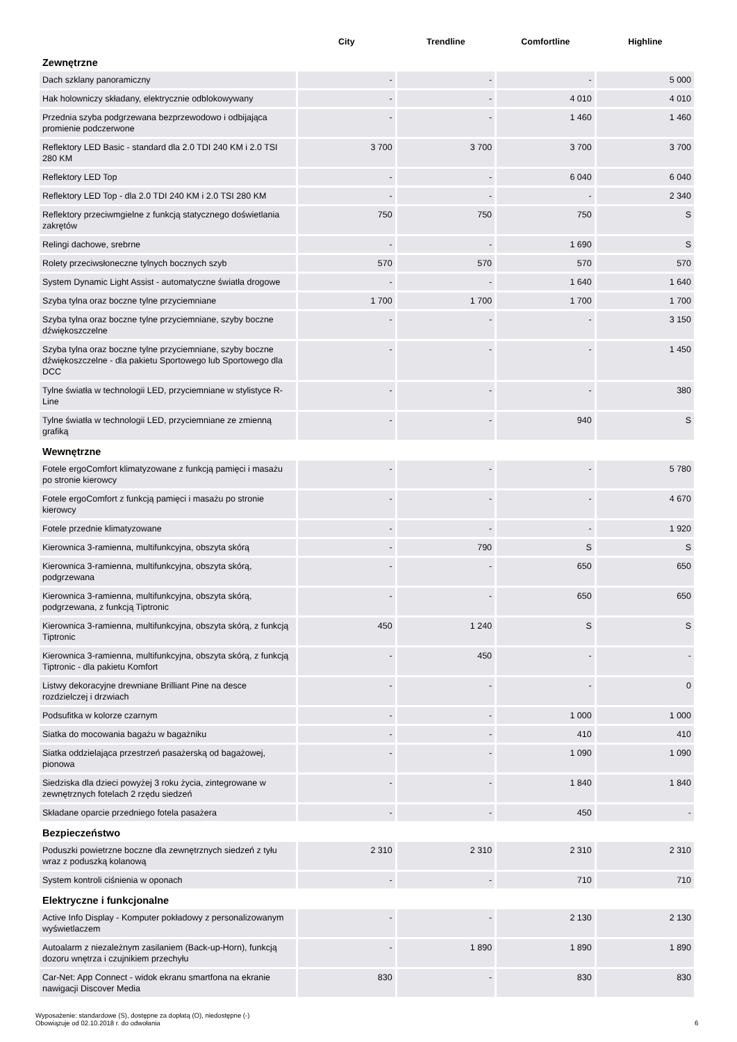| | City | Trendline | Comfortline | Highline |
| --- | --- | --- | --- | --- |
| Zewnętrzne | | | | |
| Dach szklany panoramiczny | - | - | - | 5 000 |
| Hak holowniczy składany, elektrycznie odblokowywany | - | - | 4 010 | 4 010 |
| Przednia szyba podgrzewana bezprzewodowo i odbijająca promienie podczerwone | - | - | 1 460 | 1 460 |
| Reflektory LED Basic - standard dla 2.0 TDI 240 KM i 2.0 TSI 280 KM | 3 700 | 3 700 | 3 700 | 3 700 |
| Reflektory LED Top | - | - | 6 040 | 6 040 |
| Reflektory LED Top - dla 2.0 TDI 240 KM i 2.0 TSI 280 KM | - | - | - | 2 340 |
| Reflektory przeciwmgielne z funkcją statycznego doświetlania zakrętów | 750 | 750 | 750 | S |
| Relingi dachowe, srebrne | - | - | 1 690 | S |
| Rolety przeciwsłoneczne tylnych bocznych szyb | 570 | 570 | 570 | 570 |
| System Dynamic Light Assist - automatyczne światła drogowe | - | - | 1 640 | 1 640 |
| Szyba tylna oraz boczne tylne przyciemniane | 1 700 | 1 700 | 1 700 | 1 700 |
| Szyba tylna oraz boczne tylne przyciemniane, szyby boczne dźwiękoszczelne | - | - | - | 3 150 |
| Szyba tylna oraz boczne tylne przyciemniane, szyby boczne dźwiękoszczelne - dla pakietu Sportowego lub Sportowego dla DCC | - | - | - | 1 450 |
| Tylne światła w technologii LED, przyciemniane w stylistyce R-Line | - | - | - | 380 |
| Tylne światła w technologii LED, przyciemniane ze zmienną grafiką | - | - | 940 | S |
| Wewnętrzne | | | | |
| Fotele ergoComfort klimatyzowane z funkcją pamięci i masażu po stronie kierowcy | - | - | - | 5 780 |
| Fotele ergoComfort z funkcją pamięci i masażu po stronie kierowcy | - | - | - | 4 670 |
| Fotele przednie klimatyzowane | - | - | - | 1 920 |
| Kierownica 3-ramienna, multifunkcyjna, obszyta skórą | - | 790 | S | S |
| Kierownica 3-ramienna, multifunkcyjna, obszyta skórą, podgrzewana | - | - | 650 | 650 |
| Kierownica 3-ramienna, multifunkcyjna, obszyta skórą, podgrzewana, z funkcją Tiptronic | - | - | 650 | 650 |
| Kierownica 3-ramienna, multifunkcyjna, obszyta skórą, z funkcją Tiptronic | 450 | 1 240 | S | S |
| Kierownica 3-ramienna, multifunkcyjna, obszyta skórą, z funkcją Tiptronic - dla pakietu Komfort | - | 450 | - | - |
| Listwy dekoracyjne drewniane Brilliant Pine na desce rozdzielczej i drzwiach | - | - | - | 0 |
| Podsufitka w kolorze czarnym | - | - | 1 000 | 1 000 |
| Siatka do mocowania bagażu w bagażniku | - | - | 410 | 410 |
| Siatka oddzielająca przestrzeń pasażerską od bagażowej, pionowa | - | - | 1 090 | 1 090 |
| Siedziska dla dzieci powyżej 3 roku życia, zintegrowane w zewnętrznych fotelach 2 rzędu siedzeń | - | - | 1 840 | 1 840 |
| Składane oparcie przedniego fotela pasażera | - | - | 450 | - |
| Bezpieczeństwo | | | | |
| Poduszki powietrzne boczne dla zewnętrznych siedzeń z tyłu wraz z poduszką kolanową | 2 310 | 2 310 | 2 310 | 2 310 |
| System kontroli ciśnienia w oponach | - | - | 710 | 710 |
| Elektryczne i funkcjonalne | | | | |
| Active Info Display - Komputer pokładowy z personalizowanym wyświetlaczem | - | - | 2 130 | 2 130 |
| Autoalarm z niezależnym zasilaniem (Back-up-Horn), funkcją dozoru wnętrza i czujnikiem przechyłu | - | 1 890 | 1 890 | 1 890 |
| Car-Net: App Connect - widok ekranu smartfona na ekranie nawigacji Discover Media | 830 | - | 830 | 830 |
Wyposażenie: standardowe (S), dostępne za dopłatą (O), niedostępne (-)
Obowiązuje od 02.10.2018 r. do odwołania
6